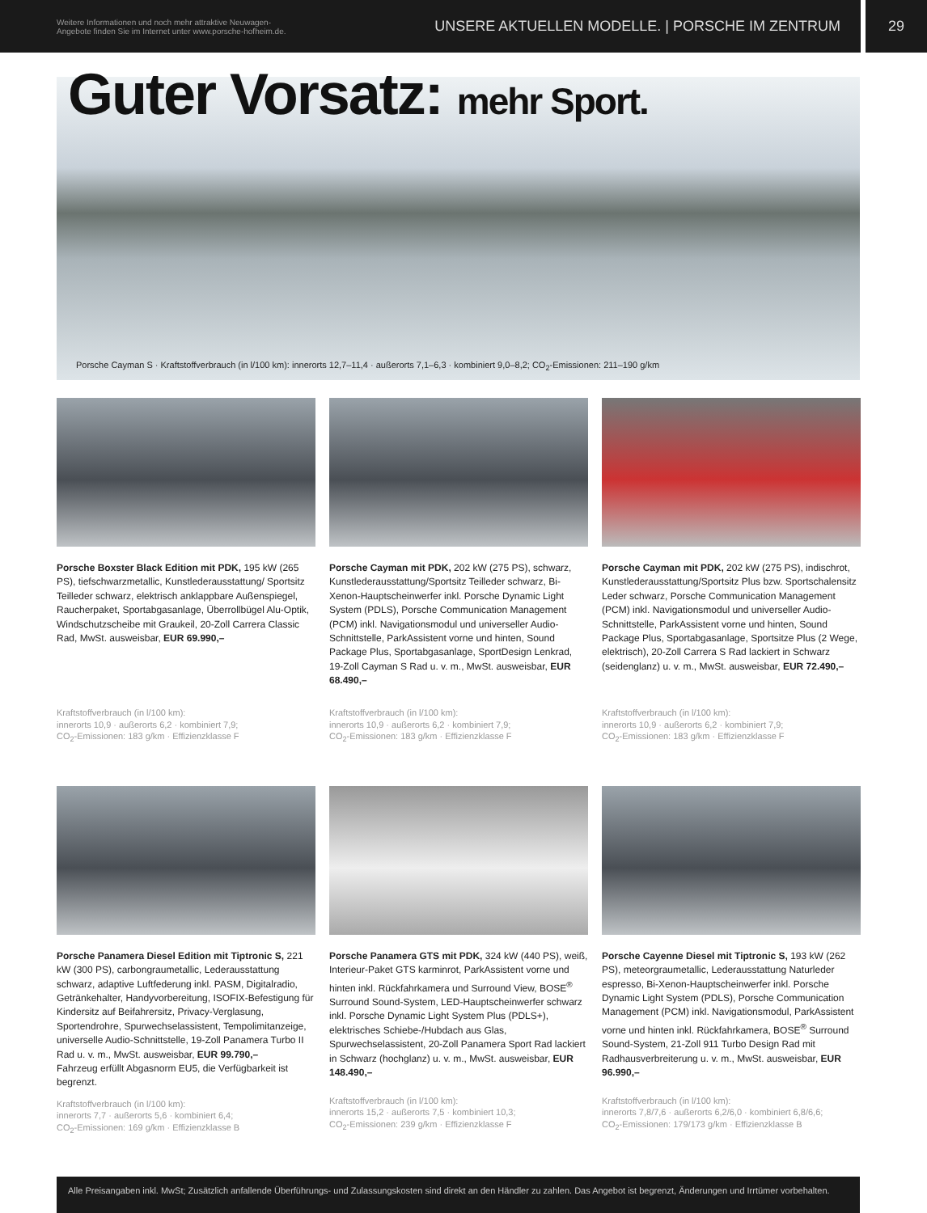Weitere Informationen und noch mehr attraktive Neuwagen-
Angebote finden Sie im Internet unter www.porsche-hofheim.de.
UNSERE AKTUELLEN MODELLE. | PORSCHE IM ZENTRUM
29
Guter Vorsatz: mehr Sport.
Porsche Cayman S · Kraftstoffverbrauch (in l/100 km): innerorts 12,7–11,4 · außerorts 7,1–6,3 · kombiniert 9,0–8,2; CO<sub>2</sub>-Emissionen: 211–190 g/km
Porsche Boxster Black Edition mit PDK, 195 kW (265 PS), tiefschwarzmetallic, Kunstlederausstattung/ Sportsitz Teilleder schwarz, elektrisch anklappbare Außenspiegel, Raucherpaket, Sportabgasanlage, Überrollbügel Alu-Optik, Windschutzscheibe mit Graukeil, 20-Zoll Carrera Classic Rad, MwSt. ausweisbar, EUR 69.990,–
Kraftstoffverbrauch (in l/100 km):
innerorts 10,9 · außerorts 6,2 · kombiniert 7,9;
CO<sub>2</sub>-Emissionen: 183 g/km · Effizienzklasse F
Porsche Cayman mit PDK, 202 kW (275 PS), schwarz, Kunstlederausstattung/Sportsitz Teilleder schwarz, Bi-Xenon-Hauptscheinwerfer inkl. Porsche Dynamic Light System (PDLS), Porsche Communication Management (PCM) inkl. Navigationsmodul und universeller Audio-Schnittstelle, ParkAssistent vorne und hinten, Sound Package Plus, Sportabgasanlage, SportDesign Lenkrad, 19-Zoll Cayman S Rad u. v. m., MwSt. ausweisbar, EUR 68.490,–
Kraftstoffverbrauch (in l/100 km):
innerorts 10,9 · außerorts 6,2 · kombiniert 7,9;
CO<sub>2</sub>-Emissionen: 183 g/km · Effizienzklasse F
Porsche Cayman mit PDK, 202 kW (275 PS), indischrot, Kunstlederausstattung/Sportsitz Plus bzw. Sportschalensitz Leder schwarz, Porsche Communication Management (PCM) inkl. Navigationsmodul und universeller Audio-Schnittstelle, ParkAssistent vorne und hinten, Sound Package Plus, Sportabgasanlage, Sportsitze Plus (2 Wege, elektrisch), 20-Zoll Carrera S Rad lackiert in Schwarz (seidenglanz) u. v. m., MwSt. ausweisbar, EUR 72.490,–
Kraftstoffverbrauch (in l/100 km):
innerorts 10,9 · außerorts 6,2 · kombiniert 7,9;
CO<sub>2</sub>-Emissionen: 183 g/km · Effizienzklasse F
Porsche Panamera Diesel Edition mit Tiptronic S, 221 kW (300 PS), carbongraumetallic, Lederausstattung schwarz, adaptive Luftfederung inkl. PASM, Digitalradio, Getränkehalter, Handyvorbereitung, ISOFIX-Befestigung für Kindersitz auf Beifahrersitz, Privacy-Verglasung, Sportendrohre, Spurwechselassistent, Tempolimitanzeige, universelle Audio-Schnittstelle, 19-Zoll Panamera Turbo II Rad u. v. m., MwSt. ausweisbar, EUR 99.790,–
Fahrzeug erfüllt Abgasnorm EU5, die Verfügbarkeit ist begrenzt.
Kraftstoffverbrauch (in l/100 km):
innerorts 7,7 · außerorts 5,6 · kombiniert 6,4;
CO<sub>2</sub>-Emissionen: 169 g/km · Effizienzklasse B
Porsche Panamera GTS mit PDK, 324 kW (440 PS), weiß, Interieur-Paket GTS karminrot, ParkAssistent vorne und hinten inkl. Rückfahrkamera und Surround View, BOSE<sup>®</sup> Surround Sound-System, LED-Hauptscheinwerfer schwarz inkl. Porsche Dynamic Light System Plus (PDLS+), elektrisches Schiebe-/Hubdach aus Glas, Spurwechselassistent, 20-Zoll Panamera Sport Rad lackiert in Schwarz (hochglanz) u. v. m., MwSt. ausweisbar, EUR 148.490,–
Kraftstoffverbrauch (in l/100 km):
innerorts 15,2 · außerorts 7,5 · kombiniert 10,3;
CO<sub>2</sub>-Emissionen: 239 g/km · Effizienzklasse F
Porsche Cayenne Diesel mit Tiptronic S, 193 kW (262 PS), meteorgraumetallic, Lederausstattung Naturleder espresso, Bi-Xenon-Hauptscheinwerfer inkl. Porsche Dynamic Light System (PDLS), Porsche Communication Management (PCM) inkl. Navigationsmodul, ParkAssistent vorne und hinten inkl. Rückfahrkamera, BOSE<sup>®</sup> Surround Sound-System, 21-Zoll 911 Turbo Design Rad mit Radhausverbreiterung u. v. m., MwSt. ausweisbar, EUR 96.990,–
Kraftstoffverbrauch (in l/100 km):
innerorts 7,8/7,6 · außerorts 6,2/6,0 · kombiniert 6,8/6,6;
CO<sub>2</sub>-Emissionen: 179/173 g/km · Effizienzklasse B
Alle Preisangaben inkl. MwSt; Zusätzlich anfallende Überführungs- und Zulassungskosten sind direkt an den Händler zu zahlen. Das Angebot ist begrenzt, Änderungen und Irrtümer vorbehalten.